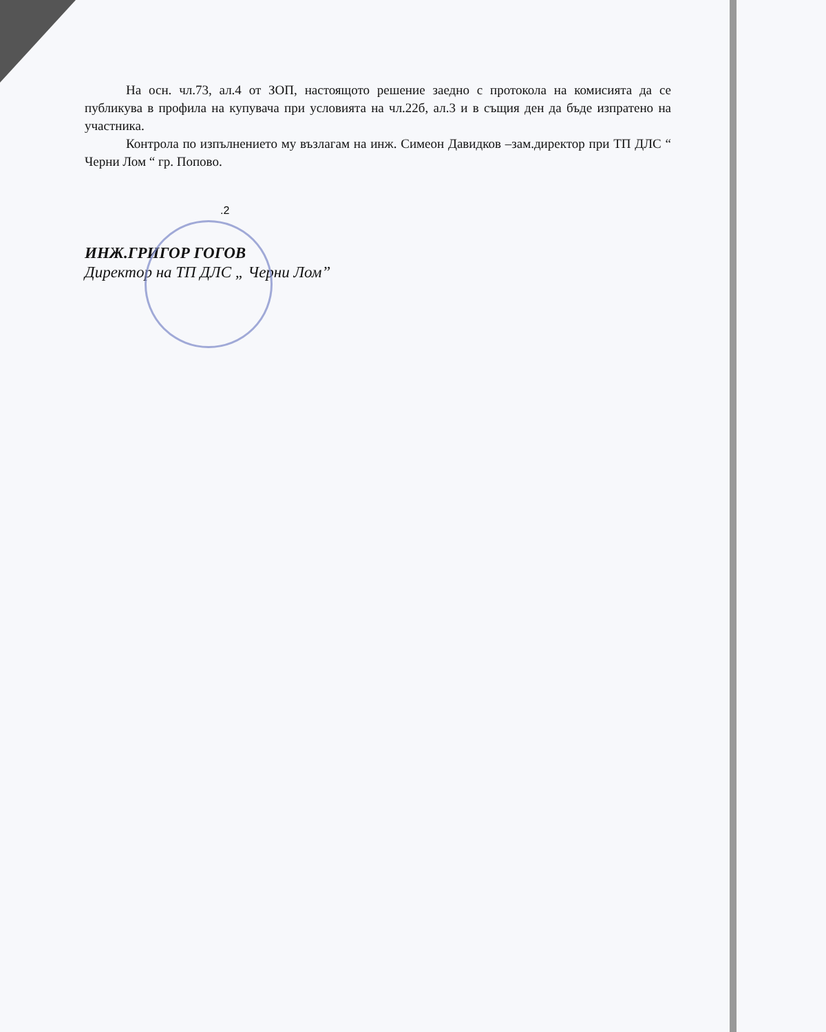На осн. чл.73, ал.4 от ЗОП, настоящото решение заедно с протокола на комисията да се публикува в профила на купувача при условията на чл.22б, ал.3 и в същия ден да бъде изпратено на участника.
Контрола по изпълнението му възлагам на инж. Симеон Давидков –зам.директор при ТП ДЛС “ Черни Лом “ гр. Попово.
.2
ИНЖ.ГРИГОР ГОГОВ
Директор на ТП ДЛС „ Черни Лом”